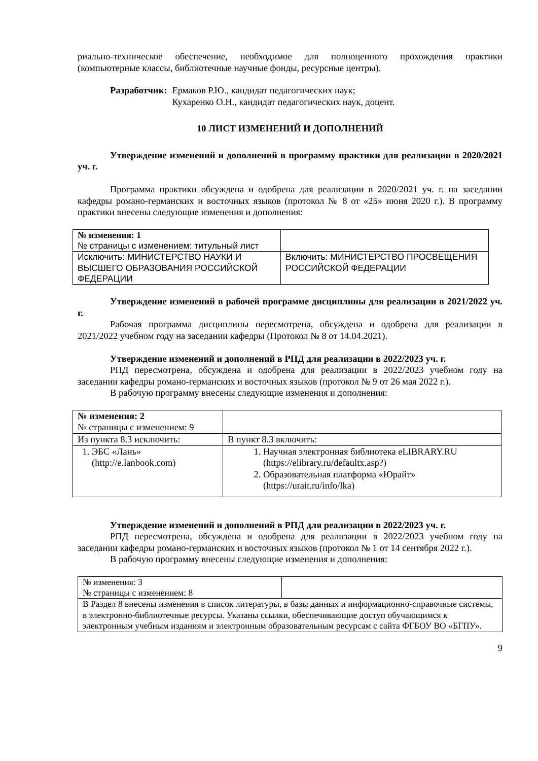риально-техническое обеспечение, необходимое для полноценного прохождения практики (компьютерные классы, библиотечные научные фонды, ресурсные центры).
Разработчик: Ермаков Р.Ю., кандидат педагогических наук;
Кухаренко О.Н., кандидат педагогических наук, доцент.
10 ЛИСТ ИЗМЕНЕНИЙ И ДОПОЛНЕНИЙ
Утверждение изменений и дополнений в программу практики для реализации в 2020/2021 уч. г.
Программа практики обсуждена и одобрена для реализации в 2020/2021 уч. г. на заседании кафедры романо-германских и восточных языков (протокол № 8 от «25» июня 2020 г.). В программу практики внесены следующие изменения и дополнения:
| № изменения: 1 № страницы с изменением: титульный лист | |
| Исключить: МИНИСТЕРСТВО НАУКИ И ВЫСШЕГО ОБРАЗОВАНИЯ РОССИЙСКОЙ ФЕДЕРАЦИИ | Включить: МИНИСТЕРСТВО ПРОСВЕЩЕНИЯ РОССИЙСКОЙ ФЕДЕРАЦИИ |
Утверждение изменений в рабочей программе дисциплины для реализации в 2021/2022 уч. г.
Рабочая программа дисциплины пересмотрена, обсуждена и одобрена для реализации в 2021/2022 учебном году на заседании кафедры (Протокол № 8 от 14.04.2021).
Утверждение изменений и дополнений в РПД для реализации в 2022/2023 уч. г.
РПД пересмотрена, обсуждена и одобрена для реализации в 2022/2023 учебном году на заседании кафедры романо-германских и восточных языков (протокол № 9 от 26 мая 2022 г.).
В рабочую программу внесены следующие изменения и дополнения:
| № изменения: 2 № страницы с изменением: 9 | |
| Из пункта 8.3 исключить: | В пункт 8.3 включить: |
| 1. ЭБС «Лань» (http://e.lanbook.com) | 1. Научная электронная библиотека eLIBRARY.RU (https://elibrary.ru/defaultx.asp?) 2. Образовательная платформа «Юрайт» (https://urait.ru/info/lka) |
Утверждение изменений и дополнений в РПД для реализации в 2022/2023 уч. г.
РПД пересмотрена, обсуждена и одобрена для реализации в 2022/2023 учебном году на заседании кафедры романо-германских и восточных языков (протокол № 1 от 14 сентября 2022 г.).
В рабочую программу внесены следующие изменения и дополнения:
| № изменения: 3 № страницы с изменением: 8 | |
| В Раздел 8 внесены изменения в список литературы, в базы данных и информационно-справочные системы, в электронно-библиотечные ресурсы. Указаны ссылки, обеспечивающие доступ обучающимся к электронным учебным изданиям и электронным образовательным ресурсам с сайта ФГБОУ ВО «БГПУ». | |
9